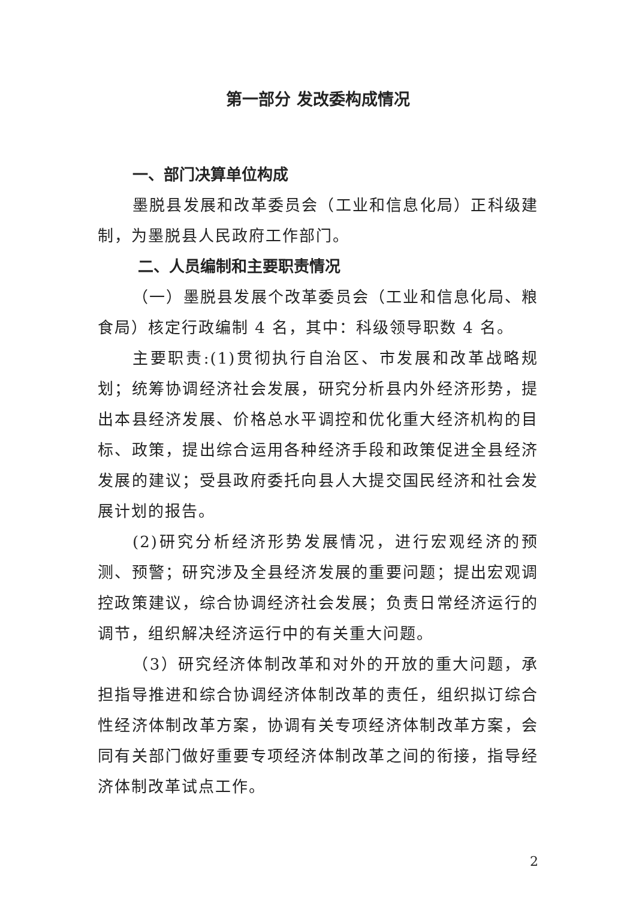第一部分 发改委构成情况
一、部门决算单位构成
墨脱县发展和改革委员会（工业和信息化局）正科级建制，为墨脱县人民政府工作部门。
二、人员编制和主要职责情况
（一）墨脱县发展个改革委员会（工业和信息化局、粮食局）核定行政编制 4 名，其中：科级领导职数 4 名。
主要职责:(1)贯彻执行自治区、市发展和改革战略规划；统筹协调经济社会发展，研究分析县内外经济形势，提出本县经济发展、价格总水平调控和优化重大经济机构的目标、政策，提出综合运用各种经济手段和政策促进全县经济发展的建议；受县政府委托向县人大提交国民经济和社会发展计划的报告。
(2)研究分析经济形势发展情况，进行宏观经济的预测、预警；研究涉及全县经济发展的重要问题；提出宏观调控政策建议，综合协调经济社会发展；负责日常经济运行的调节，组织解决经济运行中的有关重大问题。
（3）研究经济体制改革和对外的开放的重大问题，承担指导推进和综合协调经济体制改革的责任，组织拟订综合性经济体制改革方案，协调有关专项经济体制改革方案，会同有关部门做好重要专项经济体制改革之间的衔接，指导经济体制改革试点工作。
2